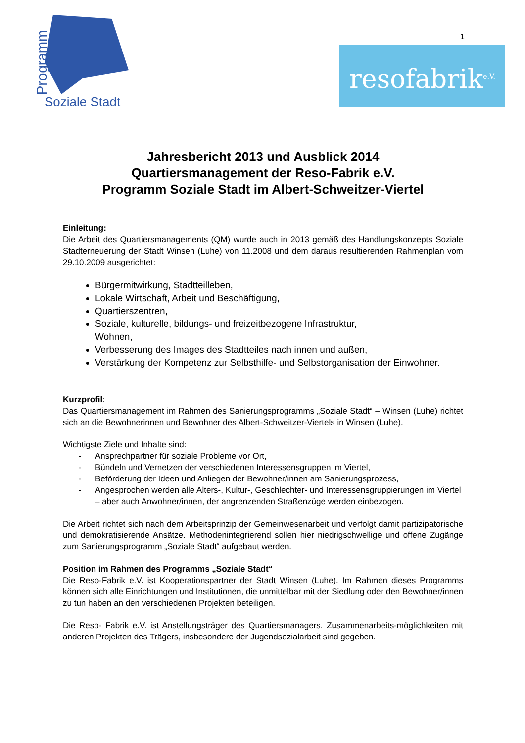Programm
Soziale Stadt
1
resofabrik<sup>e.V.</sup>
Jahresbericht 2013 und Ausblick 2014
Quartiersmanagement der Reso-Fabrik e.V.
Programm Soziale Stadt im Albert-Schweitzer-Viertel
Einleitung:
Die Arbeit des Quartiersmanagements (QM) wurde auch in 2013 gemäß des Handlungskonzepts Soziale Stadterneuerung der Stadt Winsen (Luhe) von 11.2008 und dem daraus resultierenden Rahmenplan vom 29.10.2009 ausgerichtet:
Bürgermitwirkung, Stadtteilleben,
Lokale Wirtschaft, Arbeit und Beschäftigung,
Quartierszentren,
Soziale, kulturelle, bildungs- und freizeitbezogene Infrastruktur,
Wohnen,
Verbesserung des Images des Stadtteiles nach innen und außen,
Verstärkung der Kompetenz zur Selbsthilfe- und Selbstorganisation der Einwohner.
Kurzprofil:
Das Quartiersmanagement im Rahmen des Sanierungsprogramms „Soziale Stadt“ – Winsen (Luhe) richtet sich an die Bewohnerinnen und Bewohner des Albert-Schweitzer-Viertels in Winsen (Luhe).
Wichtigste Ziele und Inhalte sind:
- Ansprechpartner für soziale Probleme vor Ort,
- Bündeln und Vernetzen der verschiedenen Interessensgruppen im Viertel,
- Beförderung der Ideen und Anliegen der Bewohner/innen am Sanierungsprozess,
- Angesprochen werden alle Alters-, Kultur-, Geschlechter- und Interessensgruppierungen im Viertel – aber auch Anwohner/innen, der angrenzenden Straßenzüge werden einbezogen.
Die Arbeit richtet sich nach dem Arbeitsprinzip der Gemeinwesenarbeit und verfolgt damit partizipatorische und demokratisierende Ansätze. Methodenintegrierend sollen hier niedrigschwellige und offene Zugänge zum Sanierungsprogramm „Soziale Stadt“ aufgebaut werden.
Position im Rahmen des Programms „Soziale Stadt“
Die Reso-Fabrik e.V. ist Kooperationspartner der Stadt Winsen (Luhe). Im Rahmen dieses Programms können sich alle Einrichtungen und Institutionen, die unmittelbar mit der Siedlung oder den Bewohner/innen zu tun haben an den verschiedenen Projekten beteiligen.
Die Reso- Fabrik e.V. ist Anstellungsträger des Quartiersmanagers. Zusammenarbeits-möglichkeiten mit anderen Projekten des Trägers, insbesondere der Jugendsozialarbeit sind gegeben.